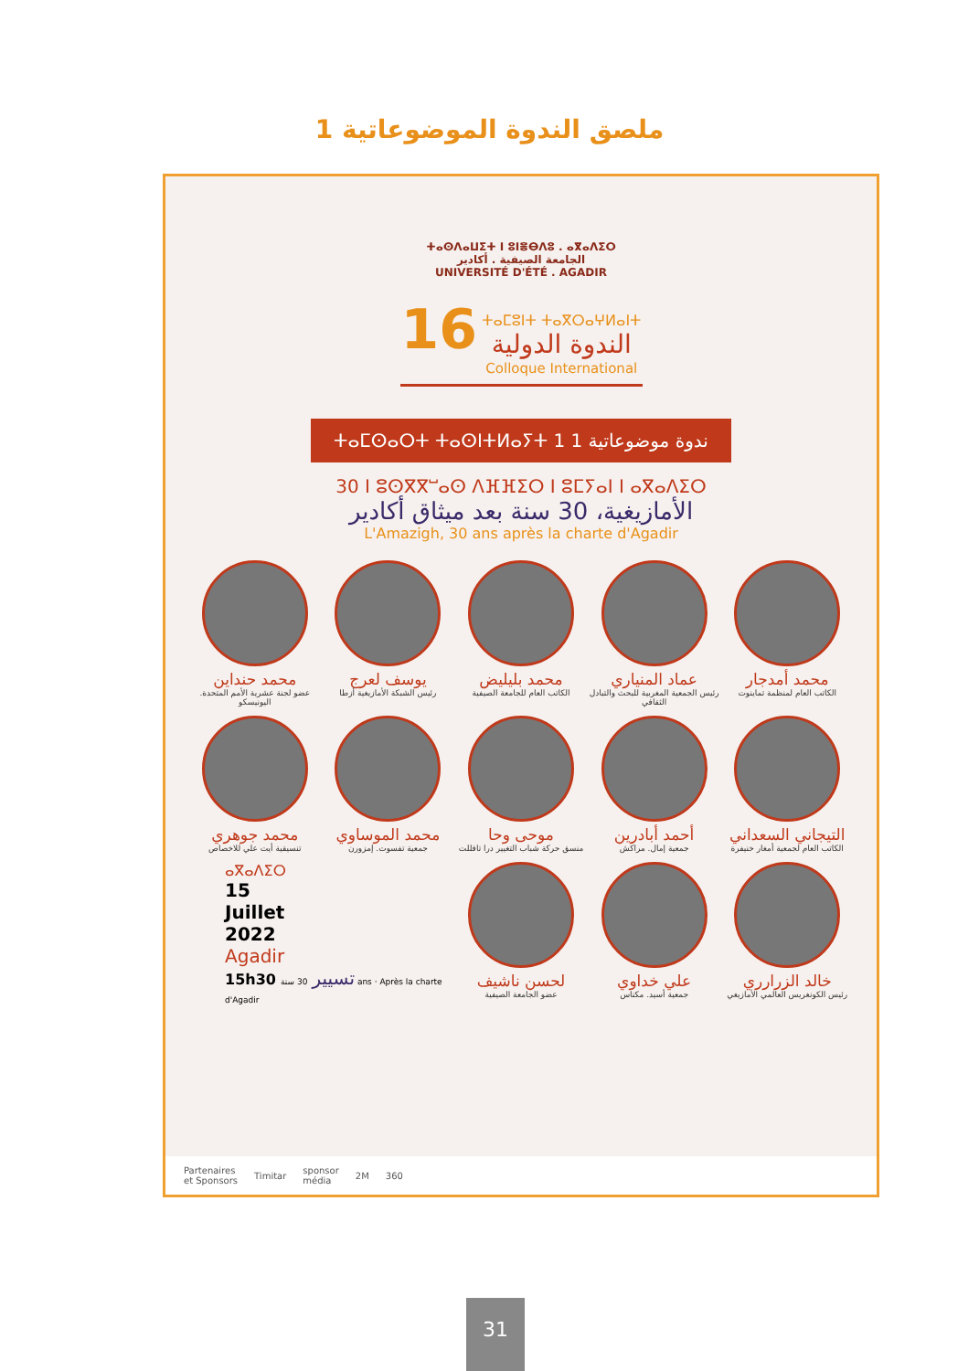ملصق الندوة الموضوعاتية 1
ⵜⴰⵙⴷⴰⵡⵉⵜ ⵏ ⵓⵏⴻⴱⴷⵓ . ⴰⴳⴰⴷⵉⵔ
الجامعة الصيفية . أكادير
UNIVERSITÉ D'ÉTÉ . AGADIR
16 ⵜⴰⵎⵓⵏⵜ ⵜⴰⴳⵔⴰⵖⵍⴰⵏⵜ
الندوة الدولية
Colloque International
ⵜⴰⵎⵙⴰⵔⵜ ⵜⴰⵙⵏⵜⵍⴰⵢⵜ 1 ندوة موضوعاتية 1
30 ⵏ ⵓⵙⴳⴳⵯⴰⵙ ⴷⴼⴼⵉⵔ ⵏ ⵓⵎⵢⴰⵏ ⵏ ⴰⴳⴰⴷⵉⵔ
الأمازيغية، 30 سنة بعد ميثاق أكادير
L'Amazigh, 30 ans après la charte d'Agadir
محمد أمدجار
الكاتب العام لمنظمة تماينوت
عماد المنياري
رئيس الجمعية المغربية للبحث والتبادل الثقافي
محمد بليليض
الكاتب العام للجامعة الصيفية
يوسف لعرج
رئيس الشبكة الأمازيغية أزطا
محمد حنداين
عضو لجنة عشرية الأمم المتحدة. اليونيسكو
التيجاني السعداني
الكاتب العام لجمعية أمغار خنيفرة
أحمد أبادرين
جمعية إمال. مراكش
موحى وحا
منسق حركة شباب التغيير درا تافللت
محمد الموساوي
جمعية تفسوت. إمزورن
محمد جوهري
تنسيقية أيت علي للاخصاص
خالد الزرارري
رئيس الكونغريس العالمي الأمازيغي
علي خداوي
جمعية أسيد. مكناس
لحسن ناشيف
عضو الجامعة الصيفية
ⴰⴳⴰⴷⵉⵔ
15
Juillet
2022
Agadir
15h30 تسيير 30 سنة ans · Après la charte d'Agadir
Partenaires
et Sponsors Timitar sponsor
média 2M 360
31